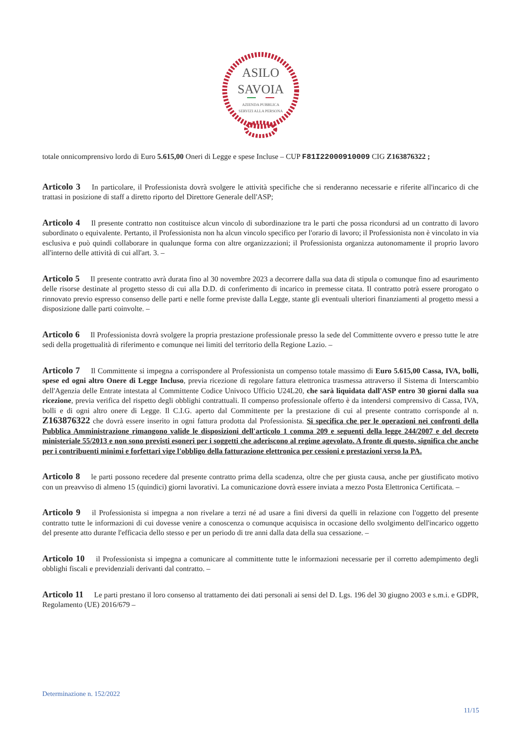ASILO
SAVOIA
AZIENDA PUBBLICA
SERVIZI ALLA PERSONA
totale onnicomprensivo lordo di Euro 5.615,00 Oneri di Legge e spese Incluse – CUP F81I22000910009 CIG Z163876322 ;
Articolo 3 In particolare, il Professionista dovrà svolgere le attività specifiche che si renderanno necessarie e riferite all'incarico di che trattasi in posizione di staff a diretto riporto del Direttore Generale dell'ASP;
Articolo 4 Il presente contratto non costituisce alcun vincolo di subordinazione tra le parti che possa ricondursi ad un contratto di lavoro subordinato o equivalente. Pertanto, il Professionista non ha alcun vincolo specifico per l'orario di lavoro; il Professionista non è vincolato in via esclusiva e può quindi collaborare in qualunque forma con altre organizzazioni; il Professionista organizza autonomamente il proprio lavoro all'interno delle attività di cui all'art. 3. –
Articolo 5 Il presente contratto avrà durata fino al 30 novembre 2023 a decorrere dalla sua data di stipula o comunque fino ad esaurimento delle risorse destinate al progetto stesso di cui alla D.D. di conferimento di incarico in premesse citata. Il contratto potrà essere prorogato o rinnovato previo espresso consenso delle parti e nelle forme previste dalla Legge, stante gli eventuali ulteriori finanziamenti al progetto messi a disposizione dalle parti coinvolte. –
Articolo 6 Il Professionista dovrà svolgere la propria prestazione professionale presso la sede del Committente ovvero e presso tutte le atre sedi della progettualità di riferimento e comunque nei limiti del territorio della Regione Lazio. –
Articolo 7 Il Committente si impegna a corrispondere al Professionista un compenso totale massimo di Euro 5.615,00 Cassa, IVA, bolli, spese ed ogni altro Onere di Legge Incluso, previa ricezione di regolare fattura elettronica trasmessa attraverso il Sistema di Interscambio dell'Agenzia delle Entrate intestata al Committente Codice Univoco Ufficio U24L20, che sarà liquidata dall'ASP entro 30 giorni dalla sua ricezione, previa verifica del rispetto degli obblighi contrattuali. Il compenso professionale offerto è da intendersi comprensivo di Cassa, IVA, bolli e di ogni altro onere di Legge. Il C.I.G. aperto dal Committente per la prestazione di cui al presente contratto corrisponde al n. Z163876322 che dovrà essere inserito in ogni fattura prodotta dal Professionista. Si specifica che per le operazioni nei confronti della Pubblica Amministrazione rimangono valide le disposizioni dell'articolo 1 comma 209 e seguenti della legge 244/2007 e del decreto ministeriale 55/2013 e non sono previsti esoneri per i soggetti che aderiscono al regime agevolato. A fronte di questo, significa che anche per i contribuenti minimi e forfettari vige l'obbligo della fatturazione elettronica per cessioni e prestazioni verso la PA.
Articolo 8 le parti possono recedere dal presente contratto prima della scadenza, oltre che per giusta causa, anche per giustificato motivo con un preavviso di almeno 15 (quindici) giorni lavorativi. La comunicazione dovrà essere inviata a mezzo Posta Elettronica Certificata. –
Articolo 9 il Professionista si impegna a non rivelare a terzi né ad usare a fini diversi da quelli in relazione con l'oggetto del presente contratto tutte le informazioni di cui dovesse venire a conoscenza o comunque acquisisca in occasione dello svolgimento dell'incarico oggetto del presente atto durante l'efficacia dello stesso e per un periodo di tre anni dalla data della sua cessazione. –
Articolo 10 il Professionista si impegna a comunicare al committente tutte le informazioni necessarie per il corretto adempimento degli obblighi fiscali e previdenziali derivanti dal contratto. –
Articolo 11 Le parti prestano il loro consenso al trattamento dei dati personali ai sensi del D. Lgs. 196 del 30 giugno 2003 e s.m.i. e GDPR, Regolamento (UE) 2016/679 –
Determinazione n. 152/2022
11/15